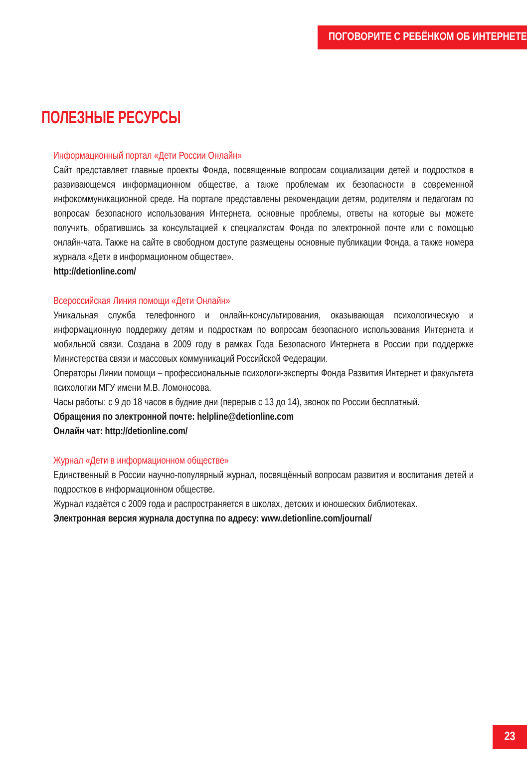ПОГОВОРИТЕ С РЕБЁНКОМ ОБ ИНТЕРНЕТЕ
ПОЛЕЗНЫЕ РЕСУРСЫ
Информационный портал «Дети России Онлайн»
Сайт представляет главные проекты Фонда, посвященные вопросам социализации детей и подростков в развивающемся информационном обществе, а также проблемам их безопасности в современной инфокоммуникационной среде. На портале представлены рекомендации детям, родителям и педагогам по вопросам безопасного использования Интернета, основные проблемы, ответы на которые вы можете получить, обратившись за консультацией к специалистам Фонда по электронной почте или с помощью онлайн-чата. Также на сайте в свободном доступе размещены основные публикации Фонда, а также номера журнала «Дети в информационном обществе».
http://detionline.com/
Всероссийская Линия помощи «Дети Онлайн»
Уникальная служба телефонного и онлайн-консультирования, оказывающая психологическую и информационную поддержку детям и подросткам по вопросам безопасного использования Интернета и мобильной связи. Создана в 2009 году в рамках Года Безопасного Интернета в России при поддержке Министерства связи и массовых коммуникаций Российской Федерации.
Операторы Линии помощи – профессиональные психологи-эксперты Фонда Развития Интернет и факультета психологии МГУ имени М.В. Ломоносова.
Часы работы: с 9 до 18 часов в будние дни (перерыв с 13 до 14), звонок по России бесплатный.
Обращения по электронной почте: helpline@detionline.com
Онлайн чат: http://detionline.com/
Журнал «Дети в информационном обществе»
Единственный в России научно-популярный журнал, посвящённый вопросам развития и воспитания детей и подростков в информационном обществе.
Журнал издаётся с 2009 года и распространяется в школах, детских и юношеских библиотеках.
Электронная версия журнала доступна по адресу: www.detionline.com/journal/
23